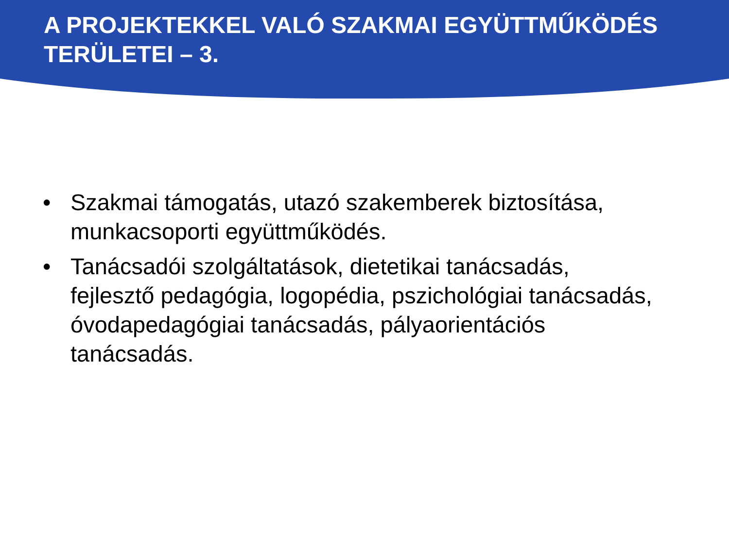A PROJEKTEKKEL VALÓ SZAKMAI EGYÜTTMŰKÖDÉS TERÜLETEI – 3.
• Szakmai támogatás, utazó szakemberek biztosítása, munkacsoporti együttműködés.
• Tanácsadói szolgáltatások, dietetikai tanácsadás, fejlesztő pedagógia, logopédia, pszichológiai tanácsadás, óvodapedagógiai tanácsadás, pályaorientációs tanácsadás.